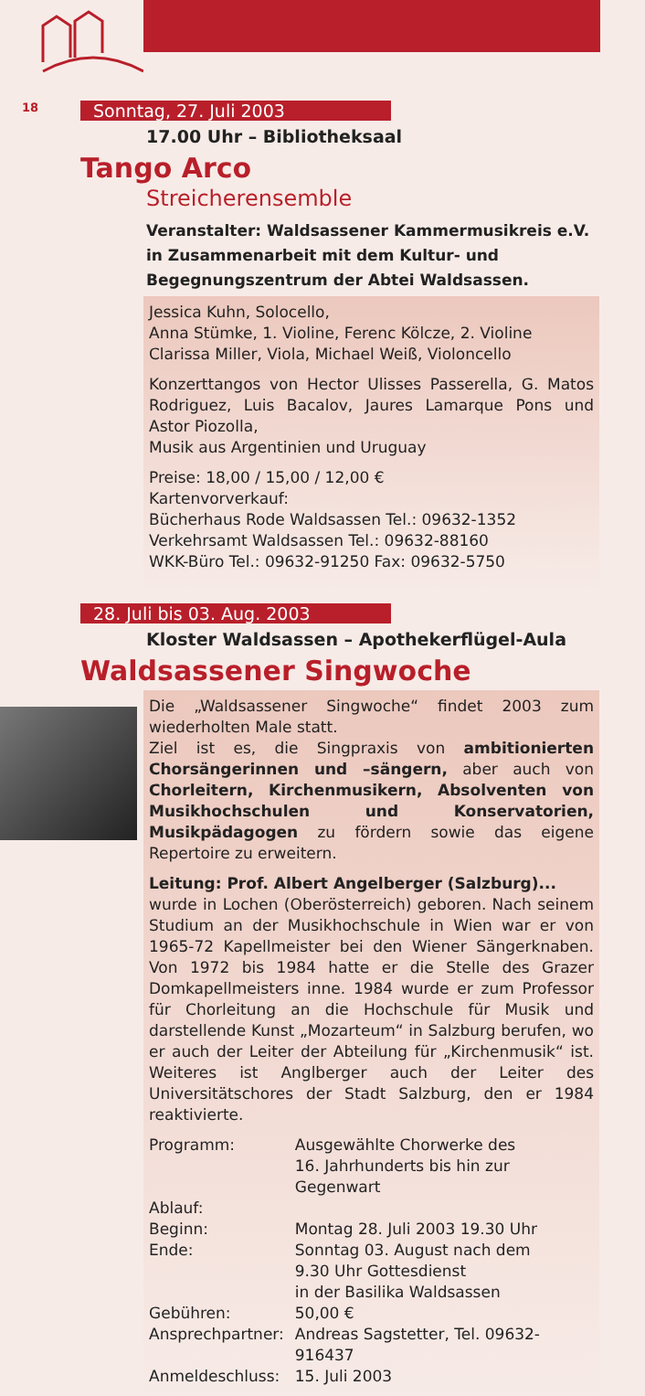18
Sonntag, 27. Juli 2003
17.00 Uhr – Bibliotheksaal
Tango Arco
Streicherensemble
Veranstalter: Waldsassener Kammermusikreis e.V. in Zusammenarbeit mit dem Kultur- und Begegnungszentrum der Abtei Waldsassen.
Jessica Kuhn, Solocello,
Anna Stümke, 1. Violine, Ferenc Kölcze, 2. Violine
Clarissa Miller, Viola, Michael Weiß, Violoncello
Konzerttangos von Hector Ulisses Passerella, G. Matos Rodriguez, Luis Bacalov, Jaures Lamarque Pons und Astor Piozolla,
Musik aus Argentinien und Uruguay
Preise: 18,00 / 15,00 / 12,00 €
Kartenvorverkauf:
Bücherhaus Rode Waldsassen Tel.: 09632-1352
Verkehrsamt Waldsassen Tel.: 09632-88160
WKK-Büro Tel.: 09632-91250 Fax: 09632-5750
28. Juli bis 03. Aug. 2003
Kloster Waldsassen – Apothekerflügel-Aula
Waldsassener Singwoche
Die „Waldsassener Singwoche“ findet 2003 zum wiederholten Male statt.
Ziel ist es, die Singpraxis von ambitionierten Chorsängerinnen und –sängern, aber auch von Chorleitern, Kirchenmusikern, Absolventen von Musikhochschulen und Konservatorien, Musikpädagogen zu fördern sowie das eigene Repertoire zu erweitern.
Leitung: Prof. Albert Angelberger (Salzburg)...
wurde in Lochen (Oberösterreich) geboren. Nach seinem Studium an der Musikhochschule in Wien war er von 1965-72 Kapellmeister bei den Wiener Sängerknaben. Von 1972 bis 1984 hatte er die Stelle des Grazer Domkapellmeisters inne. 1984 wurde er zum Professor für Chorleitung an die Hochschule für Musik und darstellende Kunst „Mozarteum“ in Salzburg berufen, wo er auch der Leiter der Abteilung für „Kirchenmusik“ ist. Weiteres ist Anglberger auch der Leiter des Universitätschores der Stadt Salzburg, den er 1984 reaktivierte.
| Programm: | Ausgewählte Chorwerke des 16. Jahrhunderts bis hin zur Gegenwart |
| Ablauf: | |
| Beginn: | Montag 28. Juli 2003 19.30 Uhr |
| Ende: | Sonntag 03. August nach dem 9.30 Uhr Gottesdienst in der Basilika Waldsassen |
| Gebühren: | 50,00 € |
| Ansprechpartner: | Andreas Sagstetter, Tel. 09632-916437 |
| Anmeldeschluss: | 15. Juli 2003 |